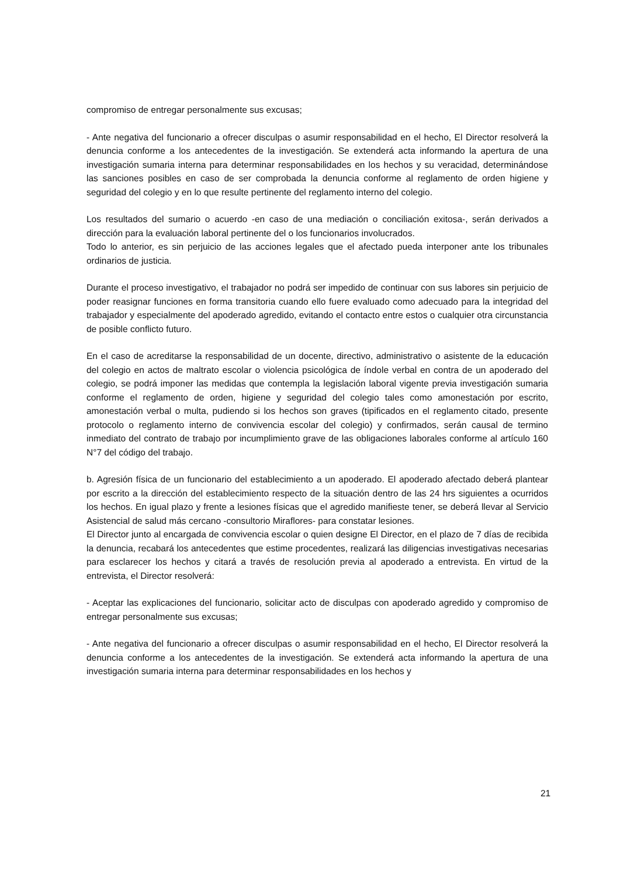compromiso de entregar personalmente sus excusas;
- Ante negativa del funcionario a ofrecer disculpas o asumir responsabilidad en el hecho, El Director resolverá la denuncia conforme a los antecedentes de la investigación. Se extenderá acta informando la apertura de una investigación sumaria interna para determinar responsabilidades en los hechos y su veracidad, determinándose las sanciones posibles en caso de ser comprobada la denuncia conforme al reglamento de orden higiene y seguridad del colegio y en lo que resulte pertinente del reglamento interno del colegio.
Los resultados del sumario o acuerdo -en caso de una mediación o conciliación exitosa-, serán derivados a dirección para la evaluación laboral pertinente del o los funcionarios involucrados.
Todo lo anterior, es sin perjuicio de las acciones legales que el afectado pueda interponer ante los tribunales ordinarios de justicia.
Durante el proceso investigativo, el trabajador no podrá ser impedido de continuar con sus labores sin perjuicio de poder reasignar funciones en forma transitoria cuando ello fuere evaluado como adecuado para la integridad del trabajador y especialmente del apoderado agredido, evitando el contacto entre estos o cualquier otra circunstancia de posible conflicto futuro.
En el caso de acreditarse la responsabilidad de un docente, directivo, administrativo o asistente de la educación del colegio en actos de maltrato escolar o violencia psicológica de índole verbal en contra de un apoderado del colegio, se podrá imponer las medidas que contempla la legislación laboral vigente previa investigación sumaria conforme el reglamento de orden, higiene y seguridad del colegio tales como amonestación por escrito, amonestación verbal o multa, pudiendo si los hechos son graves (tipificados en el reglamento citado, presente protocolo o reglamento interno de convivencia escolar del colegio) y confirmados, serán causal de termino inmediato del contrato de trabajo por incumplimiento grave de las obligaciones laborales conforme al artículo 160 N°7 del código del trabajo.
b. Agresión física de un funcionario del establecimiento a un apoderado. El apoderado afectado deberá plantear por escrito a la dirección del establecimiento respecto de la situación dentro de las 24 hrs siguientes a ocurridos los hechos. En igual plazo y frente a lesiones físicas que el agredido manifieste tener, se deberá llevar al Servicio Asistencial de salud más cercano -consultorio Miraflores- para constatar lesiones.
El Director junto al encargada de convivencia escolar o quien designe El Director, en el plazo de 7 días de recibida la denuncia, recabará los antecedentes que estime procedentes, realizará las diligencias investigativas necesarias para esclarecer los hechos y citará a través de resolución previa al apoderado a entrevista. En virtud de la entrevista, el Director resolverá:
- Aceptar las explicaciones del funcionario, solicitar acto de disculpas con apoderado agredido y compromiso de entregar personalmente sus excusas;
- Ante negativa del funcionario a ofrecer disculpas o asumir responsabilidad en el hecho, El Director resolverá la denuncia conforme a los antecedentes de la investigación. Se extenderá acta informando la apertura de una investigación sumaria interna para determinar responsabilidades en los hechos y
21